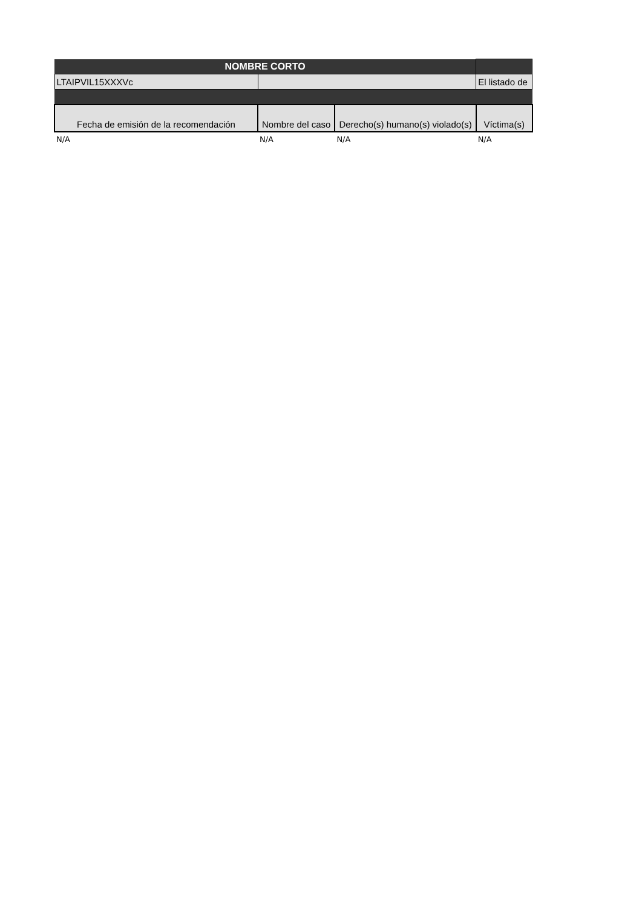| NOMBRE CORTO | | | |
| --- | --- | --- | --- |
| LTAIPVIL15XXXVc | | | El listado de |
| Fecha de emisión de la recomendación | Nombre del caso | Derecho(s) humano(s) violado(s) | Víctima(s) |
| N/A | N/A | N/A | N/A |